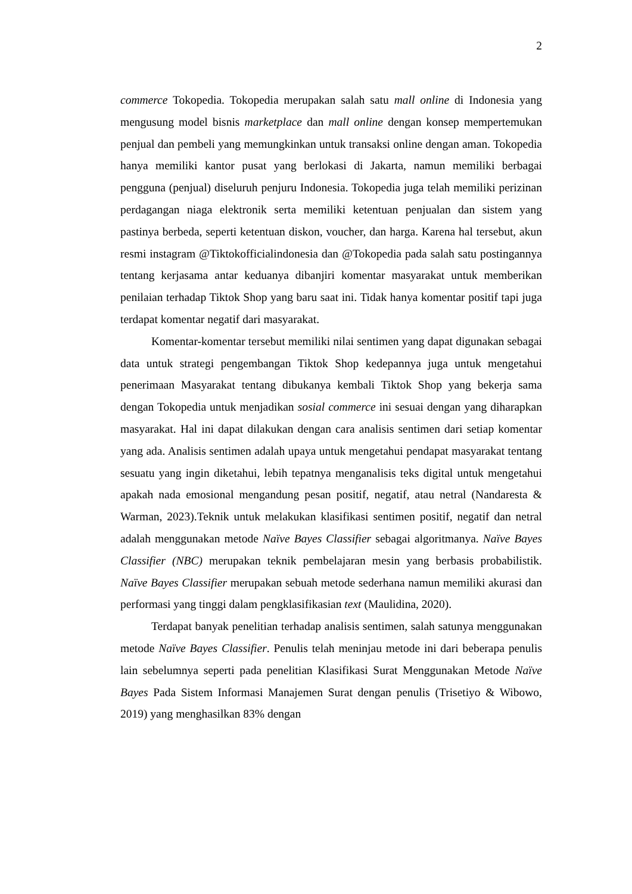2
commerce Tokopedia. Tokopedia merupakan salah satu mall online di Indonesia yang mengusung model bisnis marketplace dan mall online dengan konsep mempertemukan penjual dan pembeli yang memungkinkan untuk transaksi online dengan aman. Tokopedia hanya memiliki kantor pusat yang berlokasi di Jakarta, namun memiliki berbagai pengguna (penjual) diseluruh penjuru Indonesia. Tokopedia juga telah memiliki perizinan perdagangan niaga elektronik serta memiliki ketentuan penjualan dan sistem yang pastinya berbeda, seperti ketentuan diskon, voucher, dan harga. Karena hal tersebut, akun resmi instagram @Tiktokofficialindonesia dan @Tokopedia pada salah satu postingannya tentang kerjasama antar keduanya dibanjiri komentar masyarakat untuk memberikan penilaian terhadap Tiktok Shop yang baru saat ini. Tidak hanya komentar positif tapi juga terdapat komentar negatif dari masyarakat.
Komentar-komentar tersebut memiliki nilai sentimen yang dapat digunakan sebagai data untuk strategi pengembangan Tiktok Shop kedepannya juga untuk mengetahui penerimaan Masyarakat tentang dibukanya kembali Tiktok Shop yang bekerja sama dengan Tokopedia untuk menjadikan sosial commerce ini sesuai dengan yang diharapkan masyarakat. Hal ini dapat dilakukan dengan cara analisis sentimen dari setiap komentar yang ada. Analisis sentimen adalah upaya untuk mengetahui pendapat masyarakat tentang sesuatu yang ingin diketahui, lebih tepatnya menganalisis teks digital untuk mengetahui apakah nada emosional mengandung pesan positif, negatif, atau netral (Nandaresta & Warman, 2023).Teknik untuk melakukan klasifikasi sentimen positif, negatif dan netral adalah menggunakan metode Naïve Bayes Classifier sebagai algoritmanya. Naïve Bayes Classifier (NBC) merupakan teknik pembelajaran mesin yang berbasis probabilistik. Naïve Bayes Classifier merupakan sebuah metode sederhana namun memiliki akurasi dan performasi yang tinggi dalam pengklasifikasian text (Maulidina, 2020).
Terdapat banyak penelitian terhadap analisis sentimen, salah satunya menggunakan metode Naïve Bayes Classifier. Penulis telah meninjau metode ini dari beberapa penulis lain sebelumnya seperti pada penelitian Klasifikasi Surat Menggunakan Metode Naïve Bayes Pada Sistem Informasi Manajemen Surat dengan penulis (Trisetiyo & Wibowo, 2019) yang menghasilkan 83% dengan